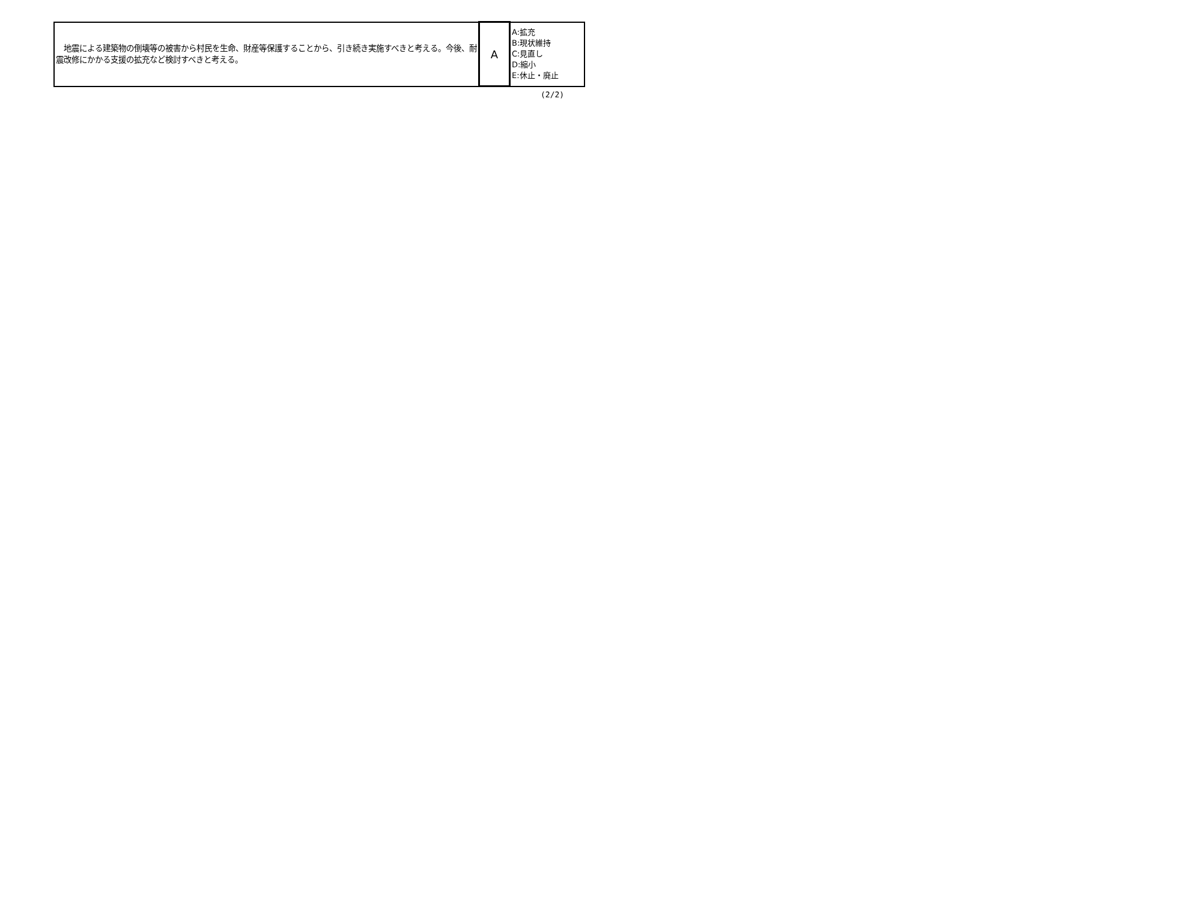| 地震による建築物の倒壊等の被害から村民を生命、財産等保護することから、引き続き実施すべきと考える。今後、耐震改修にかかる支援の拡充など検討すべきと考える。 | A | A:拡充 B:現状維持 C:見直し D:縮小 E:休止・廃止 |
(2/2)